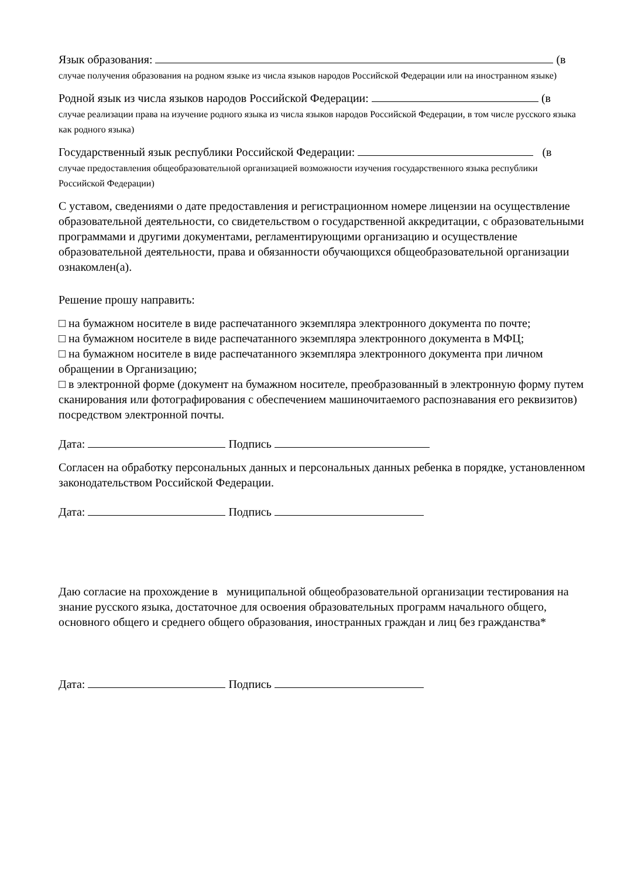Язык образования: (в
случае получения образования на родном языке из числа языков народов Российской Федерации или на иностранном языке)
Родной язык из числа языков народов Российской Федерации: (в
случае реализации права на изучение родного языка из числа языков народов Российской Федерации, в том числе русского языка как родного языка)
Государственный язык республики Российской Федерации: (в
случае предоставления общеобразовательной организацией возможности изучения государственного языка республики Российской Федерации)
С уставом, сведениями о дате предоставления и регистрационном номере лицензии на осуществление образовательной деятельности, со свидетельством о государственной аккредитации, с образовательными программами и другими документами, регламентирующими организацию и осуществление образовательной деятельности, права и обязанности обучающихся общеобразовательной организации ознакомлен(а).
Решение прошу направить:
□ на бумажном носителе в виде распечатанного экземпляра электронного документа по почте;
□ на бумажном носителе в виде распечатанного экземпляра электронного документа в МФЦ;
□ на бумажном носителе в виде распечатанного экземпляра электронного документа при личном обращении в Организацию;
□ в электронной форме (документ на бумажном носителе, преобразованный в электронную форму путем сканирования или фотографирования с обеспечением машиночитаемого распознавания его реквизитов) посредством электронной почты.
Дата: Подпись
Согласен на обработку персональных данных и персональных данных ребенка в порядке, установленном законодательством Российской Федерации.
Дата: Подпись
Даю согласие на прохождение в муниципальной общеобразовательной организации тестирования на знание русского языка, достаточное для освоения образовательных программ начального общего, основного общего и среднего общего образования, иностранных граждан и лиц без гражданства*
Дата: Подпись